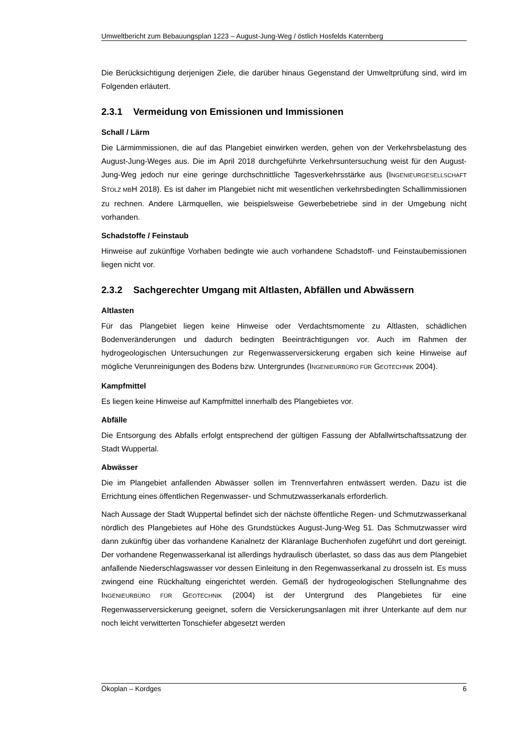Umweltbericht zum Bebauungsplan 1223 – August-Jung-Weg / östlich Hosfelds Katernberg
Die Berücksichtigung derjenigen Ziele, die darüber hinaus Gegenstand der Umweltprüfung sind, wird im Folgenden erläutert.
2.3.1 Vermeidung von Emissionen und Immissionen
Schall / Lärm
Die Lärmimmissionen, die auf das Plangebiet einwirken werden, gehen von der Verkehrsbelastung des August-Jung-Weges aus. Die im April 2018 durchgeführte Verkehrsuntersuchung weist für den August-Jung-Weg jedoch nur eine geringe durchschnittliche Tagesverkehrsstärke aus (INGENIEURGESELLSCHAFT STOLZ MBH 2018). Es ist daher im Plangebiet nicht mit wesentlichen verkehrsbedingten Schallimmissionen zu rechnen. Andere Lärmquellen, wie beispielsweise Gewerbebetriebe sind in der Umgebung nicht vorhanden.
Schadstoffe / Feinstaub
Hinweise auf zukünftige Vorhaben bedingte wie auch vorhandene Schadstoff- und Feinstaubemissionen liegen nicht vor.
2.3.2 Sachgerechter Umgang mit Altlasten, Abfällen und Abwässern
Altlasten
Für das Plangebiet liegen keine Hinweise oder Verdachtsmomente zu Altlasten, schädlichen Bodenveränderungen und dadurch bedingten Beeinträchtigungen vor. Auch im Rahmen der hydrogeologischen Untersuchungen zur Regenwasserversickerung ergaben sich keine Hinweise auf mögliche Verunreinigungen des Bodens bzw. Untergrundes (INGENIEURBÜRO FÜR GEOTECHNIK 2004).
Kampfmittel
Es liegen keine Hinweise auf Kampfmittel innerhalb des Plangebietes vor.
Abfälle
Die Entsorgung des Abfalls erfolgt entsprechend der gültigen Fassung der Abfallwirtschaftssatzung der Stadt Wuppertal.
Abwässer
Die im Plangebiet anfallenden Abwässer sollen im Trennverfahren entwässert werden. Dazu ist die Errichtung eines öffentlichen Regenwasser- und Schmutzwasserkanals erforderlich.
Nach Aussage der Stadt Wuppertal befindet sich der nächste öffentliche Regen- und Schmutzwasserkanal nördlich des Plangebietes auf Höhe des Grundstückes August-Jung-Weg 51. Das Schmutzwasser wird dann zukünftig über das vorhandene Kanalnetz der Kläranlage Buchenhofen zugeführt und dort gereinigt. Der vorhandene Regenwasserkanal ist allerdings hydraulisch überlastet, so dass das aus dem Plangebiet anfallende Niederschlagswasser vor dessen Einleitung in den Regenwasserkanal zu drosseln ist. Es muss zwingend eine Rückhaltung eingerichtet werden. Gemäß der hydrogeologischen Stellungnahme des INGENIEURBÜRO FÜR GEOTECHNIK (2004) ist der Untergrund des Plangebietes für eine Regenwasserversickerung geeignet, sofern die Versickerungsanlagen mit ihrer Unterkante auf dem nur noch leicht verwitterten Tonschiefer abgesetzt werden
Ökoplan – Kordges 6